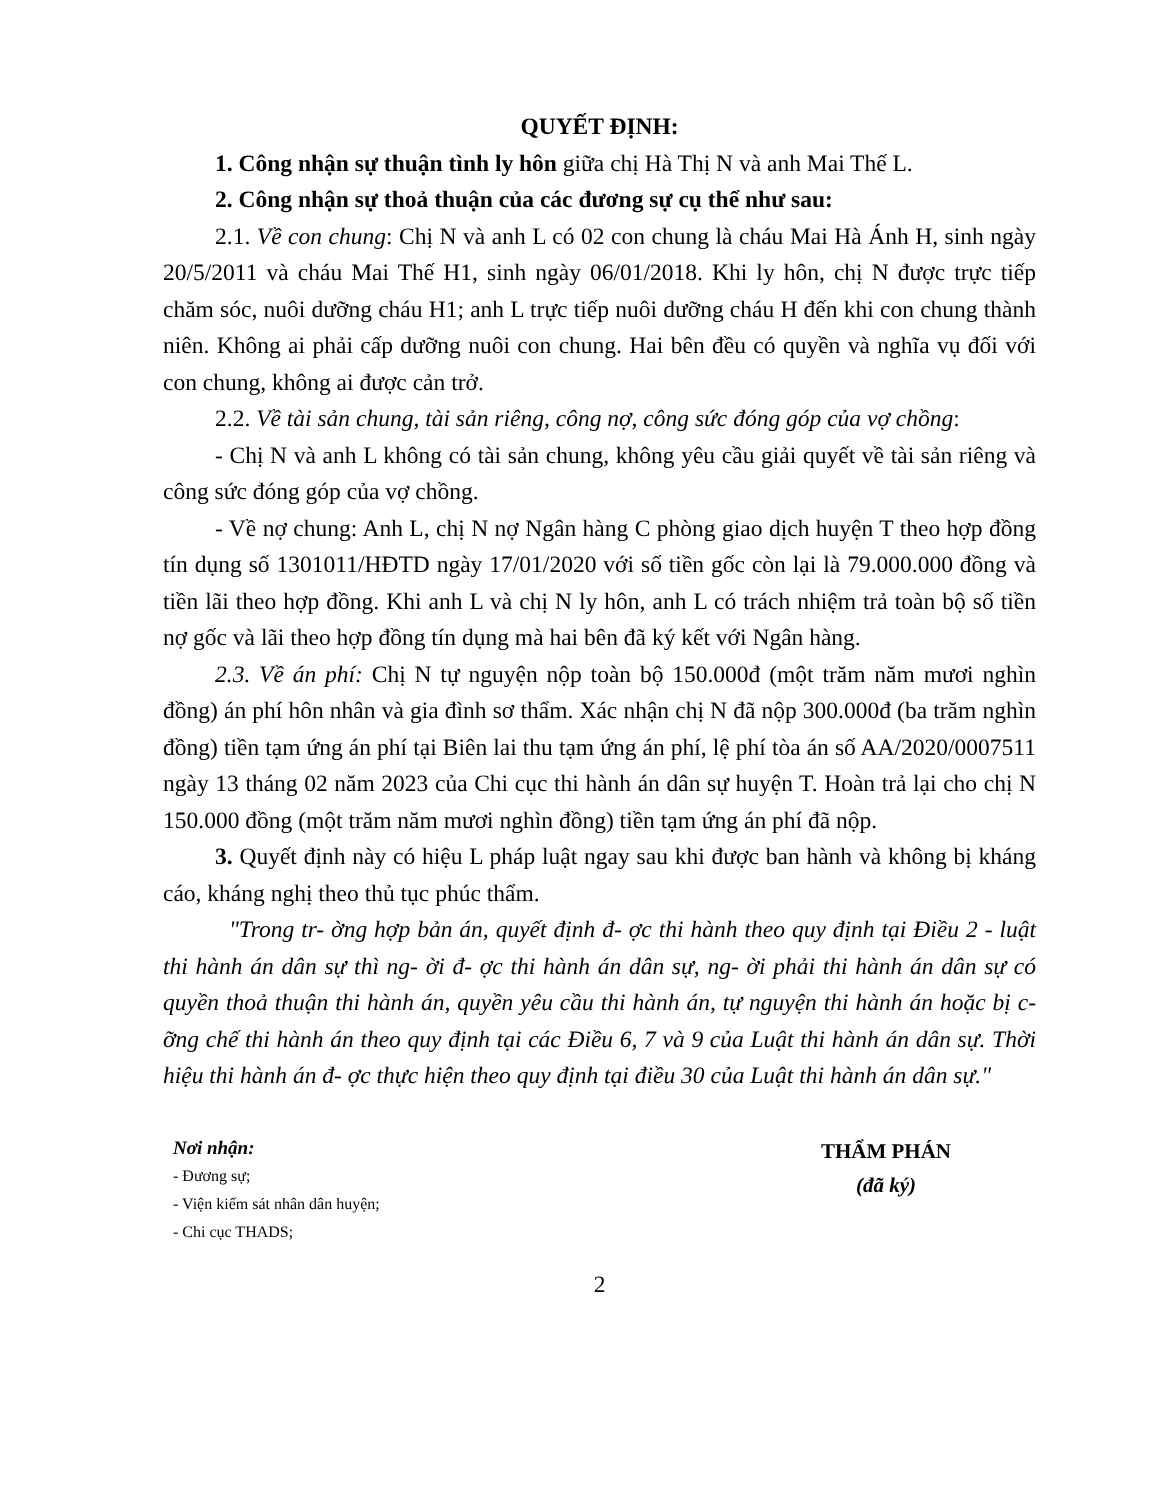QUYẾT ĐỊNH:
1. Công nhận sự thuận tình ly hôn giữa chị Hà Thị N và anh Mai Thế L.
2. Công nhận sự thoả thuận của các đương sự cụ thể như sau:
2.1. Về con chung: Chị N và anh L có 02 con chung là cháu Mai Hà Ánh H, sinh ngày 20/5/2011 và cháu Mai Thế H1, sinh ngày 06/01/2018. Khi ly hôn, chị N được trực tiếp chăm sóc, nuôi dưỡng cháu H1; anh L trực tiếp nuôi dưỡng cháu H đến khi con chung thành niên. Không ai phải cấp dưỡng nuôi con chung. Hai bên đều có quyền và nghĩa vụ đối với con chung, không ai được cản trở.
2.2. Về tài sản chung, tài sản riêng, công nợ, công sức đóng góp của vợ chồng:
- Chị N và anh L không có tài sản chung, không yêu cầu giải quyết về tài sản riêng và công sức đóng góp của vợ chồng.
- Về nợ chung: Anh L, chị N nợ Ngân hàng C phòng giao dịch huyện T theo hợp đồng tín dụng số 1301011/HĐTD ngày 17/01/2020 với số tiền gốc còn lại là 79.000.000 đồng và tiền lãi theo hợp đồng. Khi anh L và chị N ly hôn, anh L có trách nhiệm trả toàn bộ số tiền nợ gốc và lãi theo hợp đồng tín dụng mà hai bên đã ký kết với Ngân hàng.
2.3. Về án phí: Chị N tự nguyện nộp toàn bộ 150.000đ (một trăm năm mươi nghìn đồng) án phí hôn nhân và gia đình sơ thẩm. Xác nhận chị N đã nộp 300.000đ (ba trăm nghìn đồng) tiền tạm ứng án phí tại Biên lai thu tạm ứng án phí, lệ phí tòa án số AA/2020/0007511 ngày 13 tháng 02 năm 2023 của Chi cục thi hành án dân sự huyện T. Hoàn trả lại cho chị N 150.000 đồng (một trăm năm mươi nghìn đồng) tiền tạm ứng án phí đã nộp.
3. Quyết định này có hiệu L pháp luật ngay sau khi được ban hành và không bị kháng cáo, kháng nghị theo thủ tục phúc thẩm.
"Trong tr- ờng hợp bản án, quyết định đ- ợc thi hành theo quy định tại Điều 2 - luật thi hành án dân sự thì ng- ời đ- ợc thi hành án dân sự, ng- ời phải thi hành án dân sự có quyền thoả thuận thi hành án, quyền yêu cầu thi hành án, tự nguyện thi hành án hoặc bị c- ỡng chế thi hành án theo quy định tại các Điều 6, 7 và 9 của Luật thi hành án dân sự. Thời hiệu thi hành án đ- ợc thực hiện theo quy định tại điều 30 của Luật thi hành án dân sự."
Nơi nhận:
- Đương sự;
- Viện kiểm sát nhân dân huyện;
- Chi cục THADS;
THẨM PHÁN
(đã ký)
2